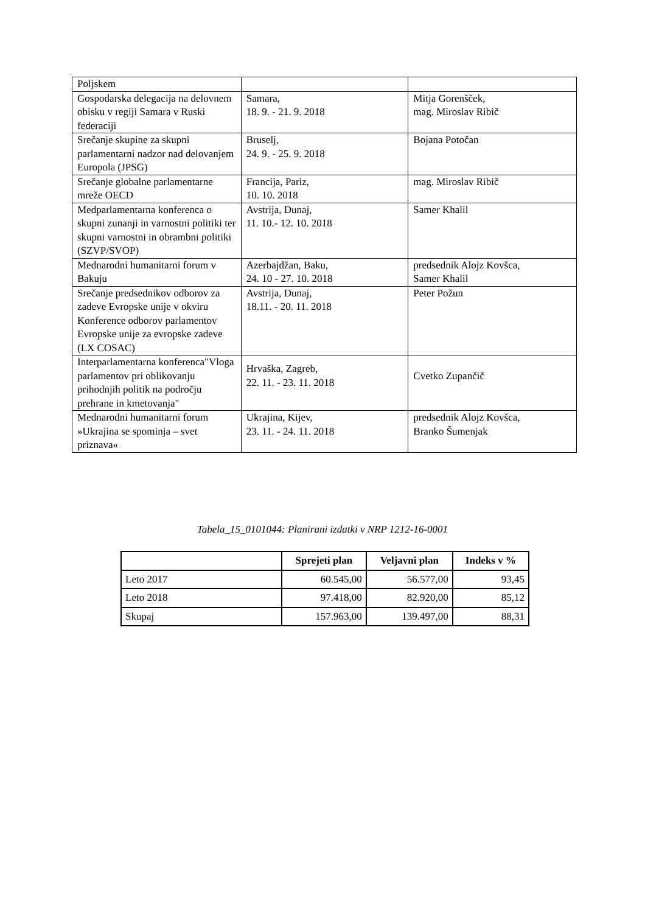| Poljskem | | |
| Gospodarska delegacija na delovnem obisku v regiji Samara v Ruski federaciji | Samara, 18. 9. - 21. 9. 2018 | Mitja Gorenšček, mag. Miroslav Ribič |
| Srečanje skupine za skupni parlamentarni nadzor nad delovanjem Europola (JPSG) | Bruselj, 24. 9. - 25. 9. 2018 | Bojana Potočan |
| Srečanje globalne parlamentarne mreže OECD | Francija, Pariz, 10. 10. 2018 | mag. Miroslav Ribič |
| Medparlamentarna konferenca o skupni zunanji in varnostni politiki ter skupni varnostni in obrambni politiki (SZVP/SVOP) | Avstrija, Dunaj, 11. 10.- 12. 10. 2018 | Samer Khalil |
| Mednarodni humanitarni forum v Bakuju | Azerbajdžan, Baku, 24. 10 - 27. 10. 2018 | predsednik Alojz Kovšca, Samer Khalil |
| Srečanje predsednikov odborov za zadeve Evropske unije v okviru Konference odborov parlamentov Evropske unije za evropske zadeve (LX COSAC) | Avstrija, Dunaj, 18.11. - 20. 11. 2018 | Peter Požun |
| Interparlamentarna konferenca"Vloga parlamentov pri oblikovanju prihodnjih politik na področju prehrane in kmetovanja" | Hrvaška, Zagreb, 22. 11. - 23. 11. 2018 | Cvetko Zupančič |
| Mednarodni humanitarni forum »Ukrajina se spominja – svet priznava« | Ukrajina, Kijev, 23. 11. - 24. 11. 2018 | predsednik Alojz Kovšca, Branko Šumenjak |
Tabela_15_0101044: Planirani izdatki v NRP 1212-16-0001
| | Sprejeti plan | Veljavni plan | Indeks v % |
| --- | --- | --- | --- |
| Leto 2017 | 60.545,00 | 56.577,00 | 93,45 |
| Leto 2018 | 97.418,00 | 82.920,00 | 85,12 |
| Skupaj | 157.963,00 | 139.497,00 | 88,31 |